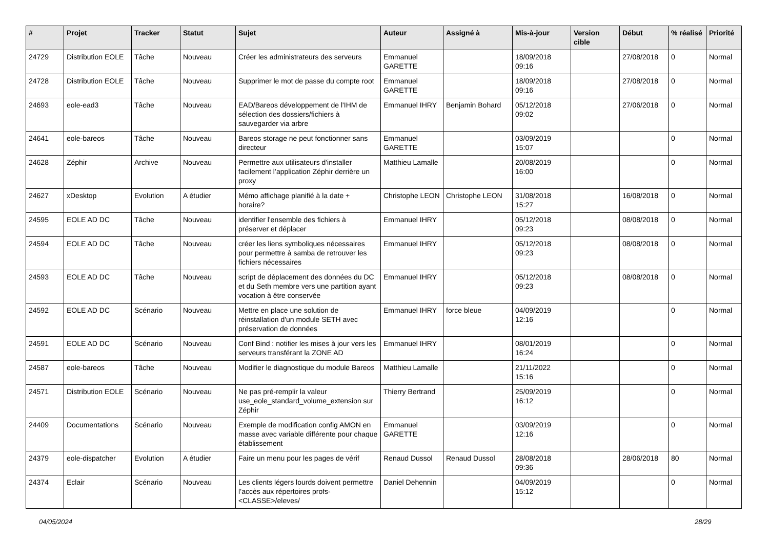| # | Projet | Tracker | Statut | Sujet | Auteur | Assigné à | Mis-à-jour | Version cible | Début | % réalisé | Priorité |
| --- | --- | --- | --- | --- | --- | --- | --- | --- | --- | --- | --- |
| 24729 | Distribution EOLE | Tâche | Nouveau | Créer les administrateurs des serveurs | Emmanuel GARETTE | | 18/09/2018 09:16 | | 27/08/2018 | 0 | Normal |
| 24728 | Distribution EOLE | Tâche | Nouveau | Supprimer le mot de passe du compte root | Emmanuel GARETTE | | 18/09/2018 09:16 | | 27/08/2018 | 0 | Normal |
| 24693 | eole-ead3 | Tâche | Nouveau | EAD/Bareos développement de l'IHM de sélection des dossiers/fichiers à sauvegarder via arbre | Emmanuel IHRY | Benjamin Bohard | 05/12/2018 09:02 | | 27/06/2018 | 0 | Normal |
| 24641 | eole-bareos | Tâche | Nouveau | Bareos storage ne peut fonctionner sans directeur | Emmanuel GARETTE | | 03/09/2019 15:07 | | | 0 | Normal |
| 24628 | Zéphir | Archive | Nouveau | Permettre aux utilisateurs d'installer facilement l’application Zéphir derrière un proxy | Matthieu Lamalle | | 20/08/2019 16:00 | | | 0 | Normal |
| 24627 | xDesktop | Evolution | A étudier | Mémo affichage planifié à la date + horaire? | Christophe LEON | Christophe LEON | 31/08/2018 15:27 | | 16/08/2018 | 0 | Normal |
| 24595 | EOLE AD DC | Tâche | Nouveau | identifier l'ensemble des fichiers à préserver et déplacer | Emmanuel IHRY | | 05/12/2018 09:23 | | 08/08/2018 | 0 | Normal |
| 24594 | EOLE AD DC | Tâche | Nouveau | créer les liens symboliques nécessaires pour permettre à samba de retrouver les fichiers nécessaires | Emmanuel IHRY | | 05/12/2018 09:23 | | 08/08/2018 | 0 | Normal |
| 24593 | EOLE AD DC | Tâche | Nouveau | script de déplacement des données du DC et du Seth membre vers une partition ayant vocation à être conservée | Emmanuel IHRY | | 05/12/2018 09:23 | | 08/08/2018 | 0 | Normal |
| 24592 | EOLE AD DC | Scénario | Nouveau | Mettre en place une solution de réinstallation d'un module SETH avec préservation de données | Emmanuel IHRY | force bleue | 04/09/2019 12:16 | | | 0 | Normal |
| 24591 | EOLE AD DC | Scénario | Nouveau | Conf Bind : notifier les mises à jour vers les serveurs transférant la ZONE AD | Emmanuel IHRY | | 08/01/2019 16:24 | | | 0 | Normal |
| 24587 | eole-bareos | Tâche | Nouveau | Modifier le diagnostique du module Bareos | Matthieu Lamalle | | 21/11/2022 15:16 | | | 0 | Normal |
| 24571 | Distribution EOLE | Scénario | Nouveau | Ne pas pré-remplir la valeur use_eole_standard_volume_extension sur Zéphir | Thierry Bertrand | | 25/09/2019 16:12 | | | 0 | Normal |
| 24409 | Documentations | Scénario | Nouveau | Exemple de modification config AMON en masse avec variable différente pour chaque établissement | Emmanuel GARETTE | | 03/09/2019 12:16 | | | 0 | Normal |
| 24379 | eole-dispatcher | Evolution | A étudier | Faire un menu pour les pages de vérif | Renaud Dussol | Renaud Dussol | 28/08/2018 09:36 | | 28/06/2018 | 80 | Normal |
| 24374 | Eclair | Scénario | Nouveau | Les clients légers lourds doivent permettre l’accès aux répertoires profs-<CLASSE>/eleves/ | Daniel Dehennin | | 04/09/2019 15:12 | | | 0 | Normal |
04/05/2024 28/29